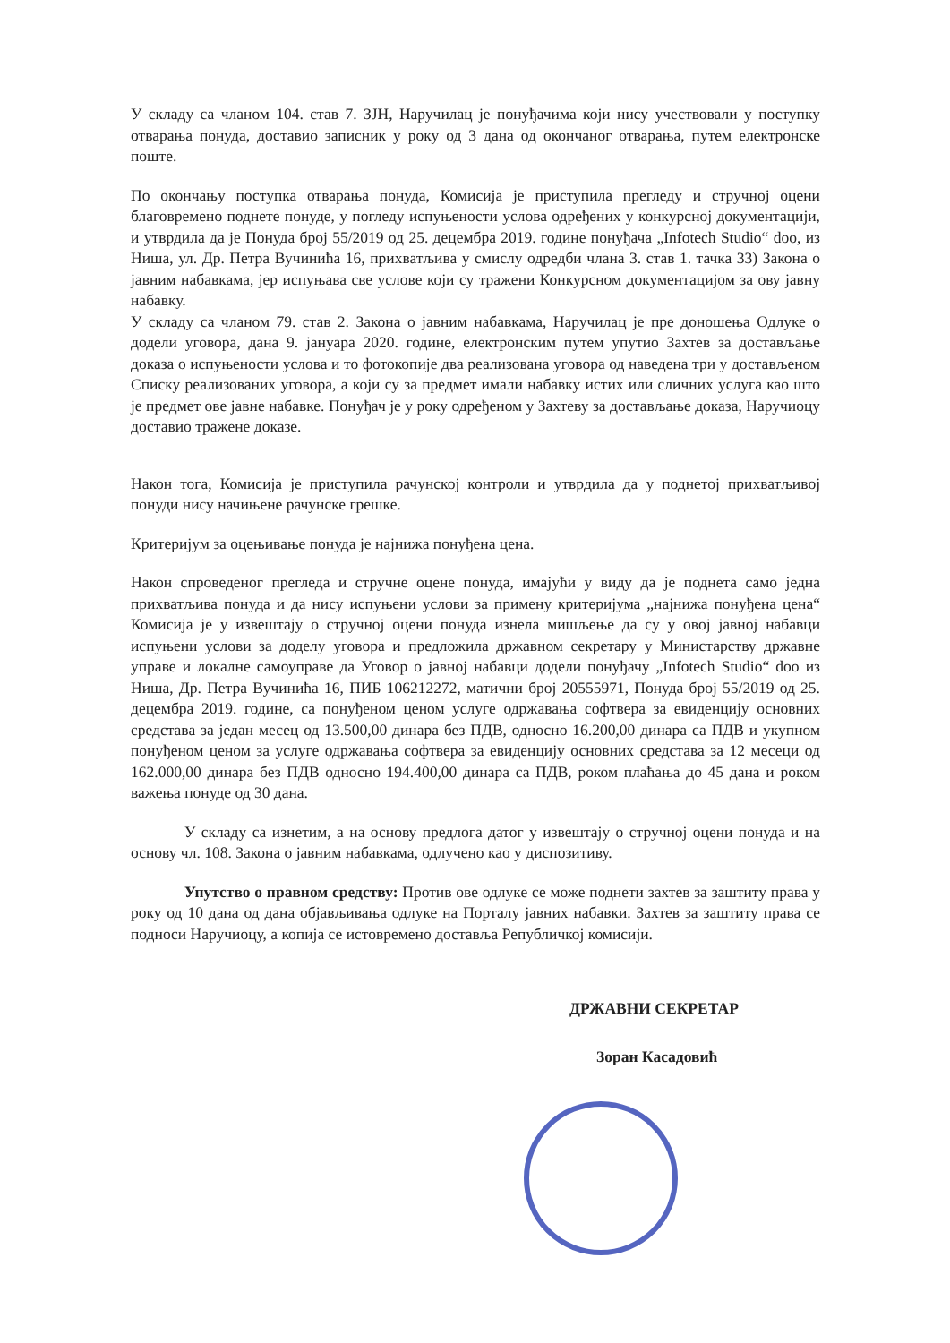У складу са чланом 104. став 7. ЗЈН, Наручилац је понуђачима који нису учествовали у поступку отварања понуда, доставио записник у року од 3 дана од окончаног отварања, путем електронске поште.
По окончању поступка отварања понуда, Комисија је приступила прегледу и стручној оцени благовремено поднете понуде, у погледу испуњености услова одређених у конкурсној документацији, и утврдила да је Понуда број 55/2019 од 25. децембра 2019. године понуђача „Infotech Studio“ doo, из Ниша, ул. Др. Петра Вучинића 16, прихватљива у смислу одредби члана 3. став 1. тачка 33) Закона о јавним набавкама, јер испуњава све услове који су тражени Конкурсном документацијом за ову јавну набавку.
У складу са чланом 79. став 2. Закона о јавним набавкама, Наручилац је пре доношења Одлуке о додели уговора, дана 9. јануара 2020. године, електронским путем упутио Захтев за достављање доказа о испуњености услова и то фотокопије два реализована уговора од наведена три у достављеном Списку реализованих уговора, а који су за предмет имали набавку истих или сличних услуга као што је предмет ове јавне набавке. Понуђач је у року одређеном у Захтеву за достављање доказа, Наручиоцу доставио тражене доказе.
Након тога, Комисија је приступила рачунској контроли и утврдила да у поднетој прихватљивој понуди нису начињене рачунске грешке.
Критеријум за оцењивање понуда је најнижа понуђена цена.
Након спроведеног прегледа и стручне оцене понуда, имајући у виду да је поднета само једна прихватљива понуда и да нису испуњени услови за примену критеријума „најнижа понуђена цена“ Комисија је у извештају о стручној оцени понуда изнела мишљење да су у овој јавној набавци испуњени услови за доделу уговора и предложила државном секретару у Министарству државне управе и локалне самоуправе да Уговор о јавној набавци додели понуђачу „Infotech Studio“ doo из Ниша, Др. Петра Вучинића 16, ПИБ 106212272, матични број 20555971, Понуда број 55/2019 од 25. децембра 2019. године, са понуђеном ценом услуге одржавања софтвера за евиденцију основних средстава за један месец од 13.500,00 динара без ПДВ, односно 16.200,00 динара са ПДВ и укупном понуђеном ценом за услуге одржавања софтвера за евиденцију основних средстава за 12 месеци од 162.000,00 динара без ПДВ односно 194.400,00 динара са ПДВ, роком плаћања до 45 дана и роком важења понуде од 30 дана.
У складу са изнетим, а на основу предлога датог у извештају о стручној оцени понуда и на основу чл. 108. Закона о јавним набавкама, одлучено као у диспозитиву.
Упутство о правном средству: Против ове одлуке се може поднети захтев за заштиту права у року од 10 дана од дана објављивања одлуке на Порталу јавних набавки. Захтев за заштиту права се подноси Наручиоцу, а копија се истовремено доставља Републичкој комисији.
ДРЖАВНИ СЕКРЕТАР
Зоран Касадовић